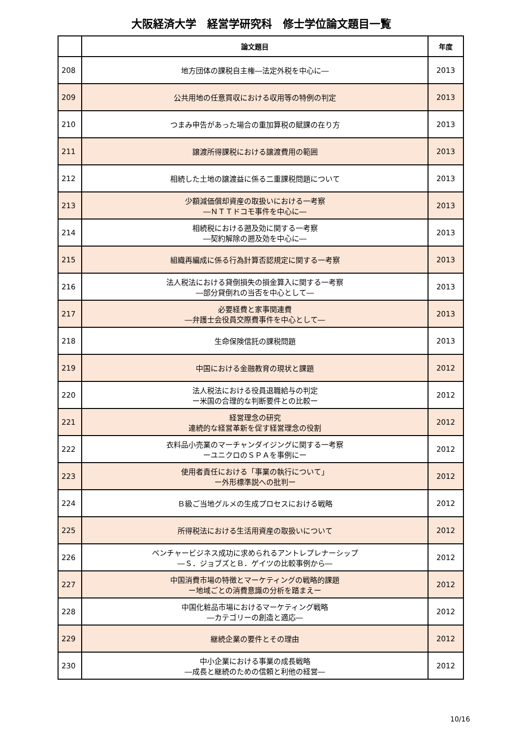大阪経済大学　経営学研究科　修士学位論文題目一覧
| | 論文題目 | 年度 |
| --- | --- | --- |
| 208 | 地方団体の課税自主権―法定外税を中心に― | 2013 |
| 209 | 公共用地の任意買収における収用等の特例の判定 | 2013 |
| 210 | つまみ申告があった場合の重加算税の賦課の在り方 | 2013 |
| 211 | 譲渡所得課税における譲渡費用の範囲 | 2013 |
| 212 | 相続した土地の譲渡益に係る二重課税問題について | 2013 |
| 213 | 少額減価償却資産の取扱いにおける一考察 ―ＮＴＴドコモ事件を中心に― | 2013 |
| 214 | 相続税における遡及効に関する一考察 ―契約解除の遡及効を中心に― | 2013 |
| 215 | 組織再編成に係る行為計算否認規定に関する一考察 | 2013 |
| 216 | 法人税法における貸倒損失の損金算入に関する一考察 ―部分貸倒れの当否を中心として― | 2013 |
| 217 | 必要経費と家事関連費 ―弁護士会役員交際費事件を中心として― | 2013 |
| 218 | 生命保険信託の課税問題 | 2013 |
| 219 | 中国における金融教育の現状と課題 | 2012 |
| 220 | 法人税法における役員退職給与の判定 ー米国の合理的な判断要件との比較ー | 2012 |
| 221 | 経営理念の研究 連続的な経営革新を促す経営理念の役割 | 2012 |
| 222 | 衣料品小売業のマーチャンダイジングに関する一考察 ーユニクロのＳＰＡを事例にー | 2012 |
| 223 | 使用者責任における「事業の執行について」 ー外形標準説への批判ー | 2012 |
| 224 | Ｂ級ご当地グルメの生成プロセスにおける戦略 | 2012 |
| 225 | 所得税法における生活用資産の取扱いについて | 2012 |
| 226 | ベンチャービジネス成功に求められるアントレプレナーシップ ―Ｓ．ジョブズとＢ．ゲイツの比較事例から― | 2012 |
| 227 | 中国消費市場の特徴とマーケティングの戦略的課題 ー地域ごとの消費意識の分析を踏まえー | 2012 |
| 228 | 中国化粧品市場におけるマーケティング戦略 ―カテゴリーの創造と適応― | 2012 |
| 229 | 継続企業の要件とその理由 | 2012 |
| 230 | 中小企業における事業の成長戦略 ―成長と継続のための信頼と利他の経営― | 2012 |
10/16